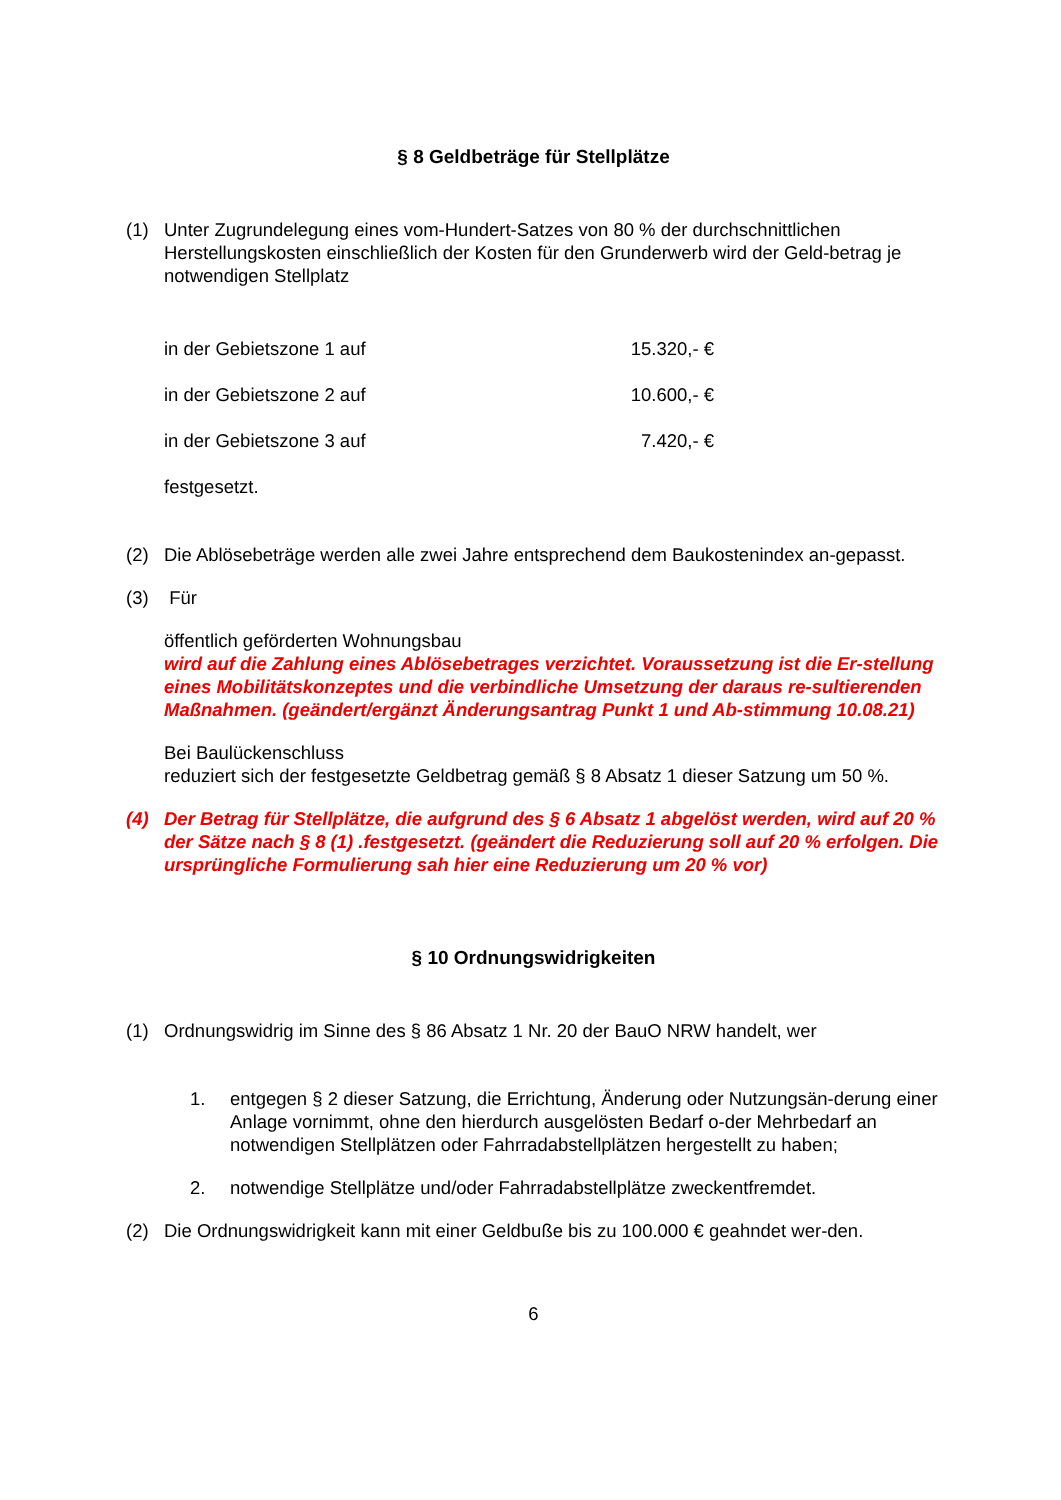§ 8 Geldbeträge für Stellplätze
(1) Unter Zugrundelegung eines vom-Hundert-Satzes von 80 % der durchschnittlichen Herstellungskosten einschließlich der Kosten für den Grunderwerb wird der Geld-betrag je notwendigen Stellplatz
in der Gebietszone 1 auf 15.320,- €
in der Gebietszone 2 auf 10.600,- €
in der Gebietszone 3 auf 7.420,- €
festgesetzt.
(2) Die Ablösebeträge werden alle zwei Jahre entsprechend dem Baukostenindex an-gepasst.
(3) Für
öffentlich geförderten Wohnungsbau
wird auf die Zahlung eines Ablösebetrages verzichtet. Voraussetzung ist die Er-stellung eines Mobilitätskonzeptes und die verbindliche Umsetzung der daraus re-sultierenden Maßnahmen. (geändert/ergänzt Änderungsantrag Punkt 1 und Ab-stimmung 10.08.21)
Bei Baulückenschluss
reduziert sich der festgesetzte Geldbetrag gemäß § 8 Absatz 1 dieser Satzung um 50 %.
(4) Der Betrag für Stellplätze, die aufgrund des § 6 Absatz 1 abgelöst werden, wird auf 20 % der Sätze nach § 8 (1) .festgesetzt. (geändert die Reduzierung soll auf 20 % erfolgen. Die ursprüngliche Formulierung sah hier eine Reduzierung um 20 % vor)
§ 10 Ordnungswidrigkeiten
(1) Ordnungswidrig im Sinne des § 86 Absatz 1 Nr. 20 der BauO NRW handelt, wer
1. entgegen § 2 dieser Satzung, die Errichtung, Änderung oder Nutzungsän-derung einer Anlage vornimmt, ohne den hierdurch ausgelösten Bedarf o-der Mehrbedarf an notwendigen Stellplätzen oder Fahrradabstellplätzen hergestellt zu haben;
2. notwendige Stellplätze und/oder Fahrradabstellplätze zweckentfremdet.
(2) Die Ordnungswidrigkeit kann mit einer Geldbuße bis zu 100.000 € geahndet wer-den.
6